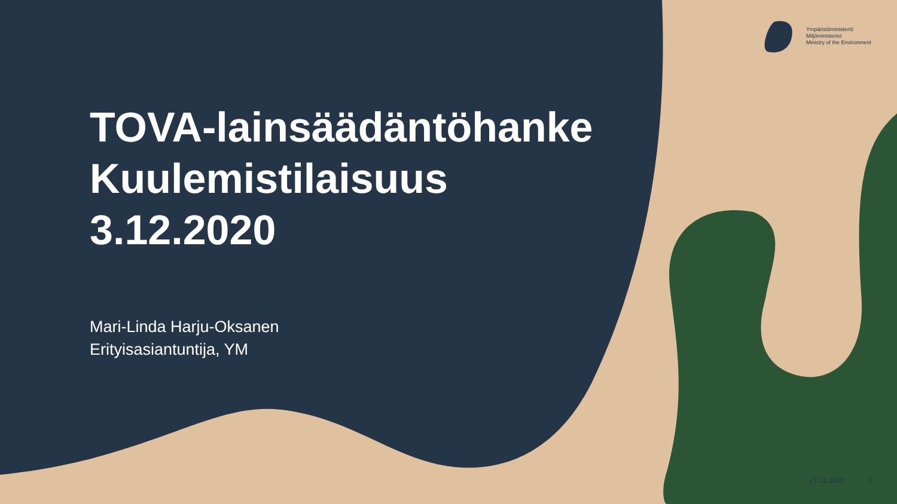Ympäristöministeriö
Miljöministeriet
Ministry of the Environment
TOVA-lainsäädäntöhanke
Kuulemistilaisuus
3.12.2020
Mari-Linda Harju-Oksanen
Erityisasiantuntija, YM
27.11.2020 2